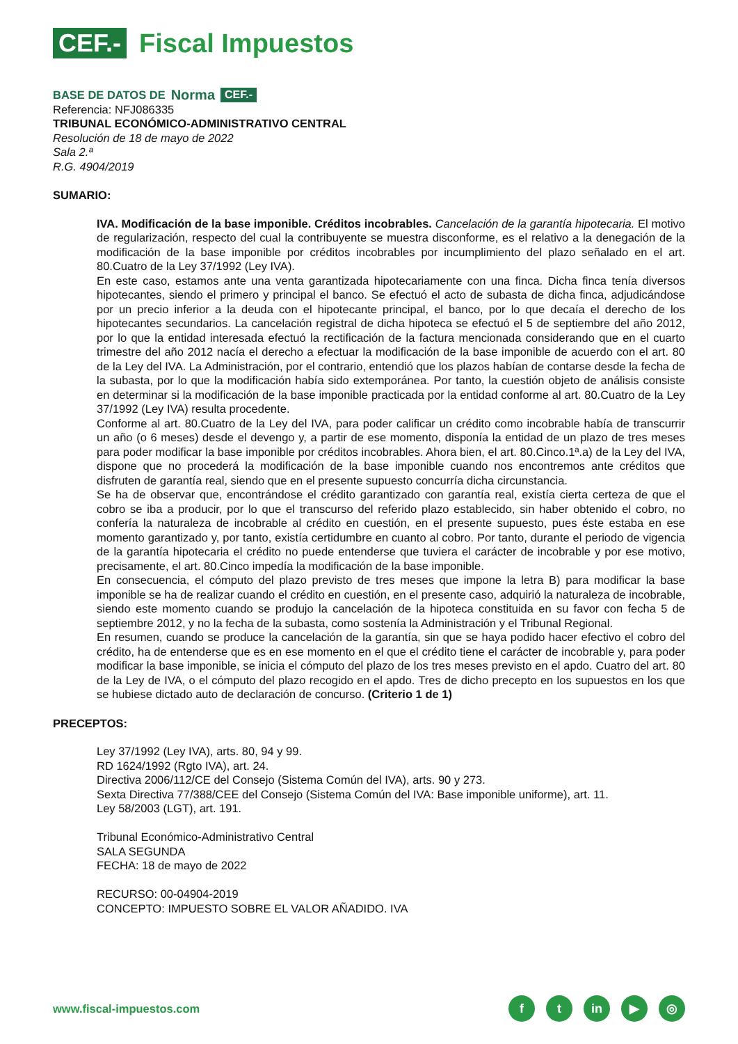CEF.- Fiscal Impuestos
BASE DE DATOS DE Norma CEF.-
Referencia: NFJ086335
TRIBUNAL ECONÓMICO-ADMINISTRATIVO CENTRAL
Resolución de 18 de mayo de 2022
Sala 2.ª
R.G. 4904/2019
SUMARIO:
IVA. Modificación de la base imponible. Créditos incobrables. Cancelación de la garantía hipotecaria. El motivo de regularización, respecto del cual la contribuyente se muestra disconforme, es el relativo a la denegación de la modificación de la base imponible por créditos incobrables por incumplimiento del plazo señalado en el art. 80.Cuatro de la Ley 37/1992 (Ley IVA).
En este caso, estamos ante una venta garantizada hipotecariamente con una finca. Dicha finca tenía diversos hipotecantes, siendo el primero y principal el banco. Se efectuó el acto de subasta de dicha finca, adjudicándose por un precio inferior a la deuda con el hipotecante principal, el banco, por lo que decaía el derecho de los hipotecantes secundarios. La cancelación registral de dicha hipoteca se efectuó el 5 de septiembre del año 2012, por lo que la entidad interesada efectuó la rectificación de la factura mencionada considerando que en el cuarto trimestre del año 2012 nacía el derecho a efectuar la modificación de la base imponible de acuerdo con el art. 80 de la Ley del IVA. La Administración, por el contrario, entendió que los plazos habían de contarse desde la fecha de la subasta, por lo que la modificación había sido extemporánea. Por tanto, la cuestión objeto de análisis consiste en determinar si la modificación de la base imponible practicada por la entidad conforme al art. 80.Cuatro de la Ley 37/1992 (Ley IVA) resulta procedente.
Conforme al art. 80.Cuatro de la Ley del IVA, para poder calificar un crédito como incobrable había de transcurrir un año (o 6 meses) desde el devengo y, a partir de ese momento, disponía la entidad de un plazo de tres meses para poder modificar la base imponible por créditos incobrables. Ahora bien, el art. 80.Cinco.1ª.a) de la Ley del IVA, dispone que no procederá la modificación de la base imponible cuando nos encontremos ante créditos que disfruten de garantía real, siendo que en el presente supuesto concurría dicha circunstancia.
Se ha de observar que, encontrándose el crédito garantizado con garantía real, existía cierta certeza de que el cobro se iba a producir, por lo que el transcurso del referido plazo establecido, sin haber obtenido el cobro, no confería la naturaleza de incobrable al crédito en cuestión, en el presente supuesto, pues éste estaba en ese momento garantizado y, por tanto, existía certidumbre en cuanto al cobro. Por tanto, durante el periodo de vigencia de la garantía hipotecaria el crédito no puede entenderse que tuviera el carácter de incobrable y por ese motivo, precisamente, el art. 80.Cinco impedía la modificación de la base imponible.
En consecuencia, el cómputo del plazo previsto de tres meses que impone la letra B) para modificar la base imponible se ha de realizar cuando el crédito en cuestión, en el presente caso, adquirió la naturaleza de incobrable, siendo este momento cuando se produjo la cancelación de la hipoteca constituida en su favor con fecha 5 de septiembre 2012, y no la fecha de la subasta, como sostenía la Administración y el Tribunal Regional.
En resumen, cuando se produce la cancelación de la garantía, sin que se haya podido hacer efectivo el cobro del crédito, ha de entenderse que es en ese momento en el que el crédito tiene el carácter de incobrable y, para poder modificar la base imponible, se inicia el cómputo del plazo de los tres meses previsto en el apdo. Cuatro del art. 80 de la Ley de IVA, o el cómputo del plazo recogido en el apdo. Tres de dicho precepto en los supuestos en los que se hubiese dictado auto de declaración de concurso. (Criterio 1 de 1)
PRECEPTOS:
Ley 37/1992 (Ley IVA), arts. 80, 94 y 99.
RD 1624/1992 (Rgto IVA), art. 24.
Directiva 2006/112/CE del Consejo (Sistema Común del IVA), arts. 90 y 273.
Sexta Directiva 77/388/CEE del Consejo (Sistema Común del IVA: Base imponible uniforme), art. 11.
Ley 58/2003 (LGT), art. 191.
Tribunal Económico-Administrativo Central
SALA SEGUNDA
FECHA: 18 de mayo de 2022
RECURSO: 00-04904-2019
CONCEPTO: IMPUESTO SOBRE EL VALOR AÑADIDO. IVA
www.fiscal-impuestos.com
ft in ▶ ◎